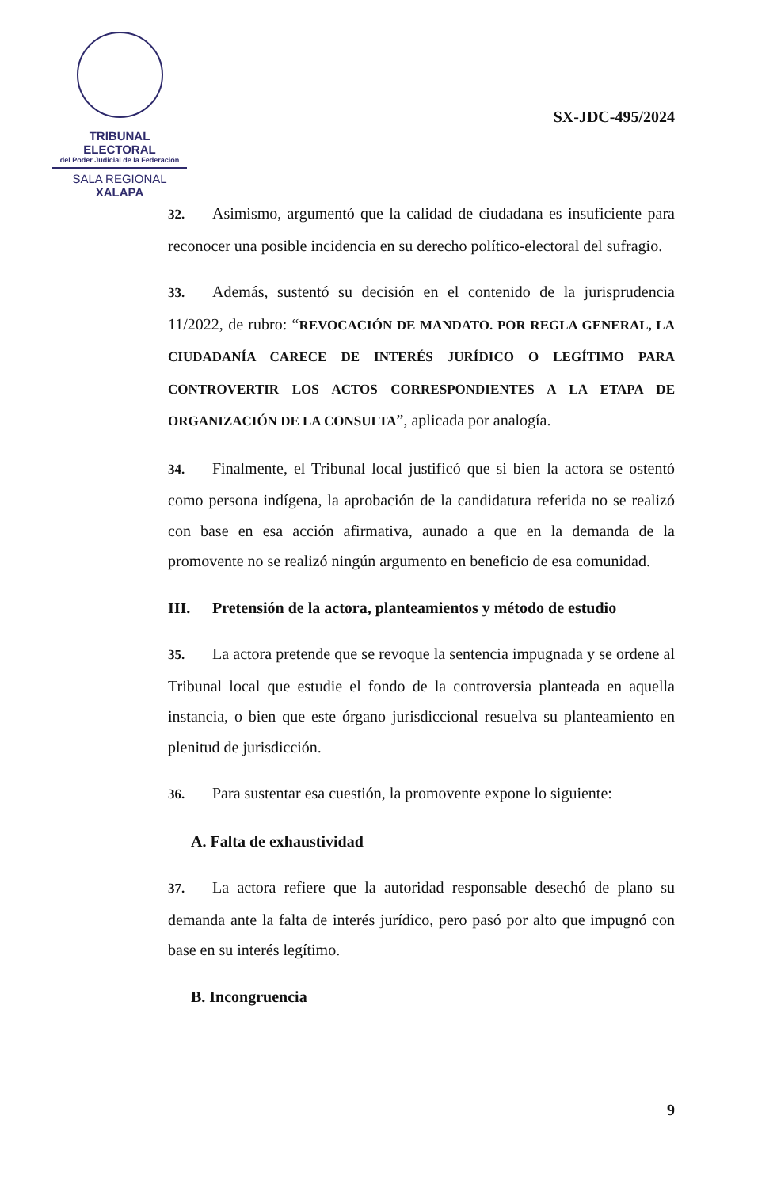TRIBUNAL ELECTORAL
del Poder Judicial de la Federación
SALA REGIONAL
XALAPA
SX-JDC-495/2024
32. Asimismo, argumentó que la calidad de ciudadana es insuficiente para reconocer una posible incidencia en su derecho político-electoral del sufragio.
33. Además, sustentó su decisión en el contenido de la jurisprudencia 11/2022, de rubro: “REVOCACIÓN DE MANDATO. POR REGLA GENERAL, LA CIUDADANÍA CARECE DE INTERÉS JURÍDICO O LEGÍTIMO PARA CONTROVERTIR LOS ACTOS CORRESPONDIENTES A LA ETAPA DE ORGANIZACIÓN DE LA CONSULTA”, aplicada por analogía.
34. Finalmente, el Tribunal local justificó que si bien la actora se ostentó como persona indígena, la aprobación de la candidatura referida no se realizó con base en esa acción afirmativa, aunado a que en la demanda de la promovente no se realizó ningún argumento en beneficio de esa comunidad.
III. Pretensión de la actora, planteamientos y método de estudio
35. La actora pretende que se revoque la sentencia impugnada y se ordene al Tribunal local que estudie el fondo de la controversia planteada en aquella instancia, o bien que este órgano jurisdiccional resuelva su planteamiento en plenitud de jurisdicción.
36. Para sustentar esa cuestión, la promovente expone lo siguiente:
A. Falta de exhaustividad
37. La actora refiere que la autoridad responsable desechó de plano su demanda ante la falta de interés jurídico, pero pasó por alto que impugnó con base en su interés legítimo.
B. Incongruencia
9